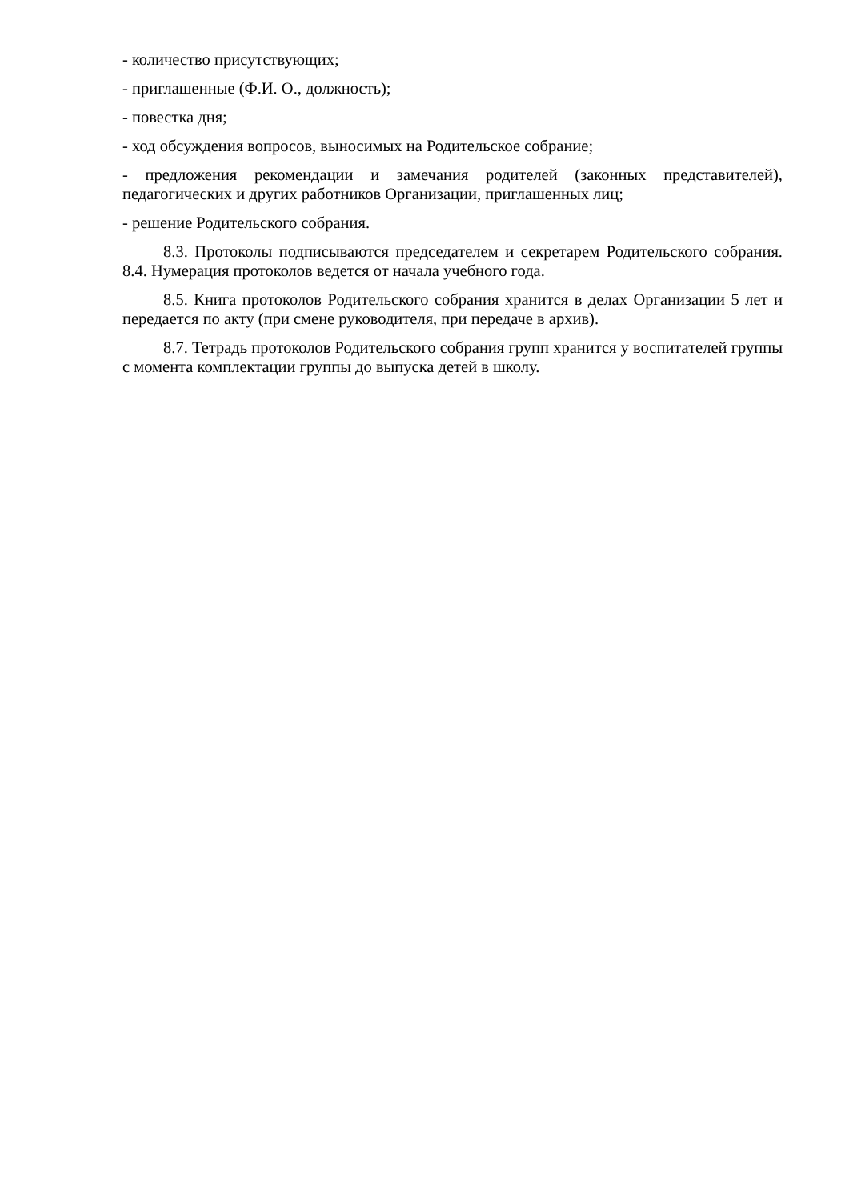- количество присутствующих;
- приглашенные (Ф.И. О., должность);
- повестка дня;
- ход обсуждения вопросов, выносимых на Родительское собрание;
- предложения рекомендации и замечания родителей (законных представителей), педагогических и других работников Организации, приглашенных лиц;
- решение Родительского собрания.
8.3. Протоколы подписываются председателем и секретарем Родительского собрания. 8.4. Нумерация протоколов ведется от начала учебного года.
8.5. Книга протоколов Родительского собрания хранится в делах Организации 5 лет и передается по акту (при смене руководителя, при передаче в архив).
8.7. Тетрадь протоколов Родительского собрания групп хранится у воспитателей группы с момента комплектации группы до выпуска детей в школу.